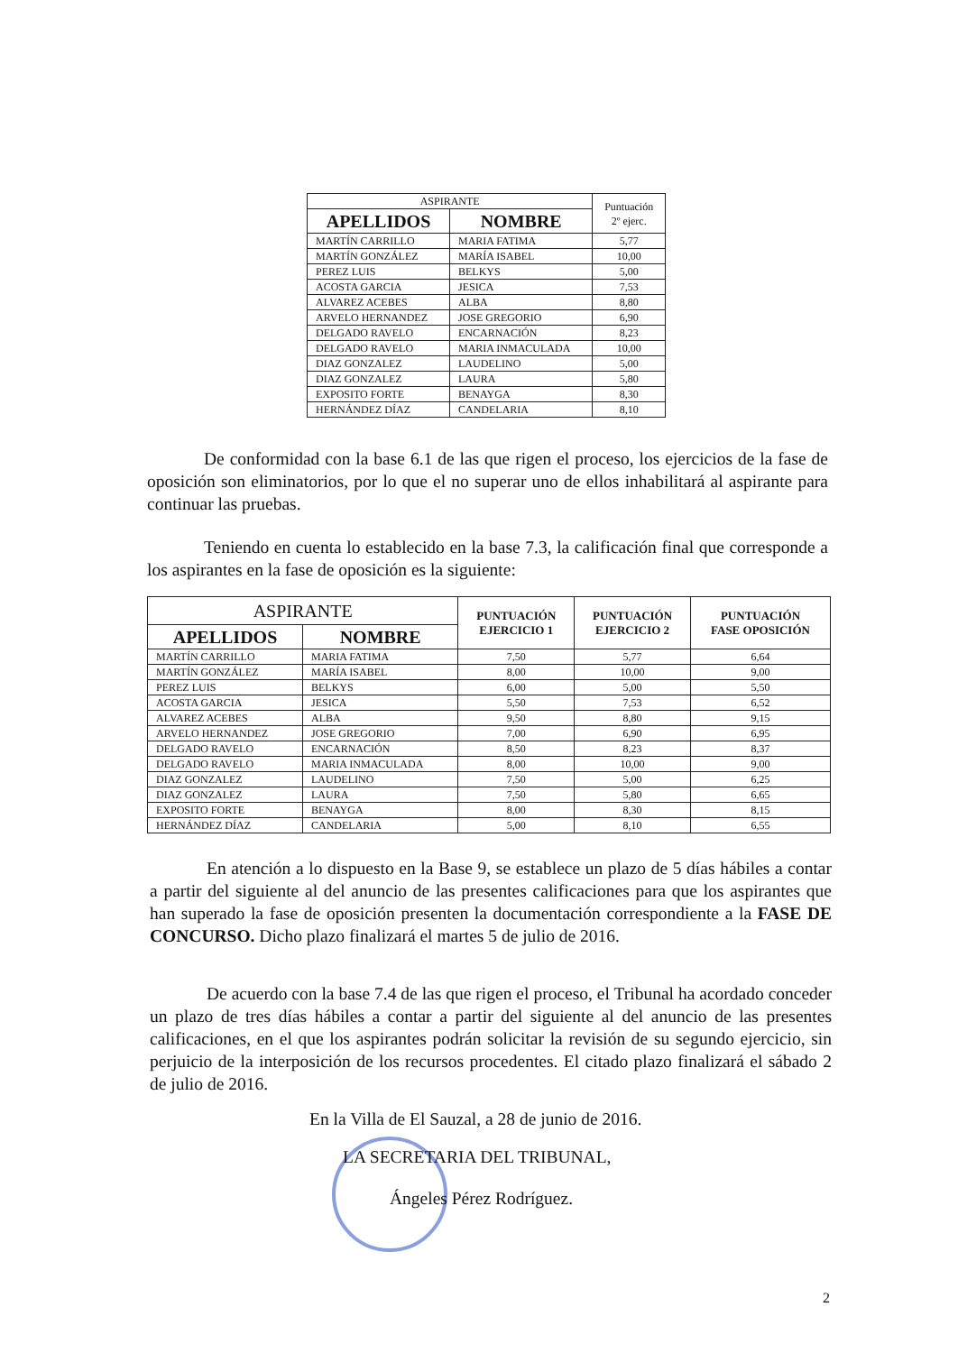| ASPIRANTE | | Puntuación 2º ejerc. |
| --- | --- | --- |
| APELLIDOS | NOMBRE | |
| MARTÍN CARRILLO | MARIA FATIMA | 5,77 |
| MARTÍN GONZÁLEZ | MARÍA ISABEL | 10,00 |
| PEREZ LUIS | BELKYS | 5,00 |
| ACOSTA GARCIA | JESICA | 7,53 |
| ALVAREZ ACEBES | ALBA | 8,80 |
| ARVELO HERNANDEZ | JOSE GREGORIO | 6,90 |
| DELGADO RAVELO | ENCARNACIÓN | 8,23 |
| DELGADO RAVELO | MARIA INMACULADA | 10,00 |
| DIAZ GONZALEZ | LAUDELINO | 5,00 |
| DIAZ GONZALEZ | LAURA | 5,80 |
| EXPOSITO FORTE | BENAYGA | 8,30 |
| HERNÁNDEZ DÍAZ | CANDELARIA | 8,10 |
De conformidad con la base 6.1 de las que rigen el proceso, los ejercicios de la fase de oposición son eliminatorios, por lo que el no superar uno de ellos inhabilitará al aspirante para continuar las pruebas.
Teniendo en cuenta lo establecido en la base 7.3, la calificación final que corresponde a los aspirantes en la fase de oposición es la siguiente:
| ASPIRANTE | | PUNTUACIÓN EJERCICIO 1 | PUNTUACIÓN EJERCICIO 2 | PUNTUACIÓN FASE OPOSICIÓN |
| --- | --- | --- | --- | --- |
| APELLIDOS | NOMBRE | | | |
| MARTÍN CARRILLO | MARIA FATIMA | 7,50 | 5,77 | 6,64 |
| MARTÍN GONZÁLEZ | MARÍA ISABEL | 8,00 | 10,00 | 9,00 |
| PEREZ LUIS | BELKYS | 6,00 | 5,00 | 5,50 |
| ACOSTA GARCIA | JESICA | 5,50 | 7,53 | 6,52 |
| ALVAREZ ACEBES | ALBA | 9,50 | 8,80 | 9,15 |
| ARVELO HERNANDEZ | JOSE GREGORIO | 7,00 | 6,90 | 6,95 |
| DELGADO RAVELO | ENCARNACIÓN | 8,50 | 8,23 | 8,37 |
| DELGADO RAVELO | MARIA INMACULADA | 8,00 | 10,00 | 9,00 |
| DIAZ GONZALEZ | LAUDELINO | 7,50 | 5,00 | 6,25 |
| DIAZ GONZALEZ | LAURA | 7,50 | 5,80 | 6,65 |
| EXPOSITO FORTE | BENAYGA | 8,00 | 8,30 | 8,15 |
| HERNÁNDEZ DÍAZ | CANDELARIA | 5,00 | 8,10 | 6,55 |
En atención a lo dispuesto en la Base 9, se establece un plazo de 5 días hábiles a contar a partir del siguiente al del anuncio de las presentes calificaciones para que los aspirantes que han superado la fase de oposición presenten la documentación correspondiente a la FASE DE CONCURSO. Dicho plazo finalizará el martes 5 de julio de 2016.
De acuerdo con la base 7.4 de las que rigen el proceso, el Tribunal ha acordado conceder un plazo de tres días hábiles a contar a partir del siguiente al del anuncio de las presentes calificaciones, en el que los aspirantes podrán solicitar la revisión de su segundo ejercicio, sin perjuicio de la interposición de los recursos procedentes. El citado plazo finalizará el sábado 2 de julio de 2016.
En la Villa de El Sauzal, a 28 de junio de 2016.
LA SECRETARIA DEL TRIBUNAL,
Ángeles Pérez Rodríguez.
2